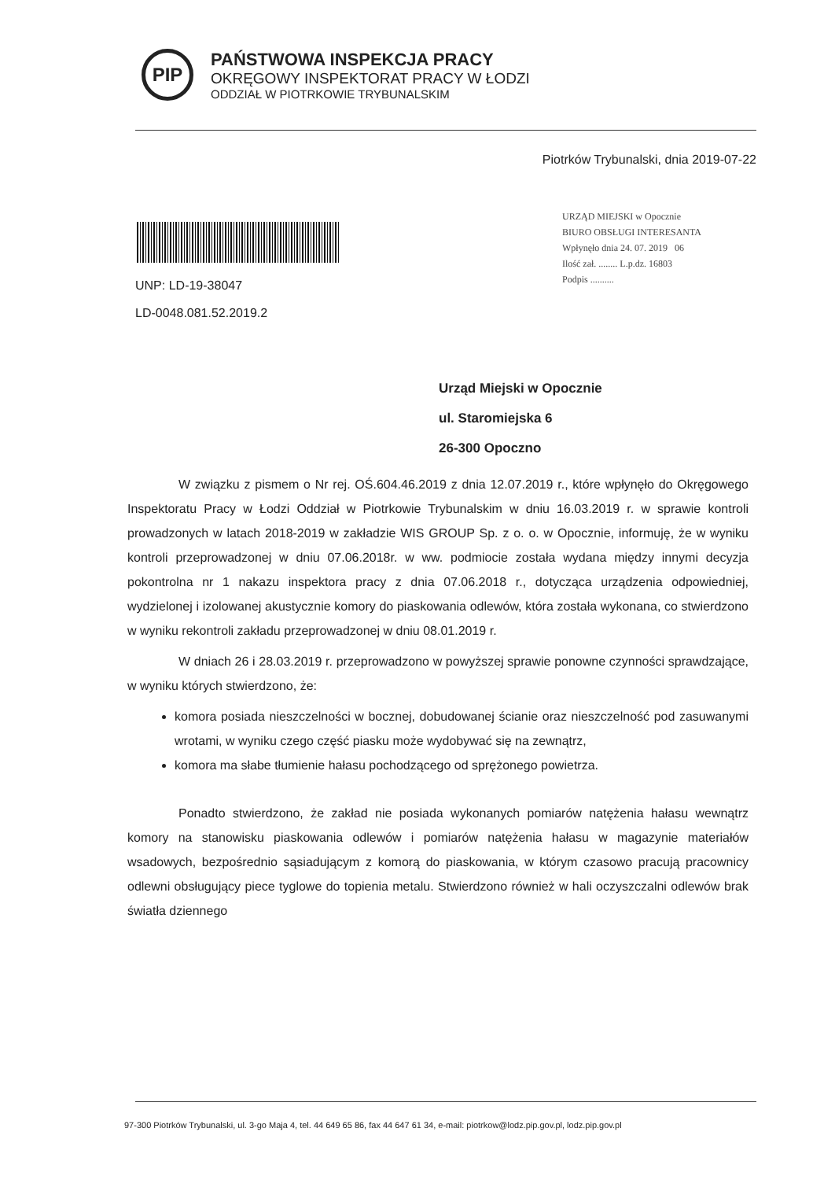PIP
PAŃSTWOWA INSPEKCJA PRACY
OKRĘGOWY INSPEKTORAT PRACY W ŁODZI
ODDZIAŁ W PIOTRKOWIE TRYBUNALSKIM
Piotrków Trybunalski, dnia 2019-07-22
UNP: LD-19-38047
LD-0048.081.52.2019.2
URZĄD MIEJSKI w Opocznie
BIURO OBSŁUGI INTERESANTA
Wpłynęło dnia 24. 07. 2019 06
Ilość zał. ........ L.p.dz. 16803
Podpis ..........
Urząd Miejski w Opocznie
ul. Staromiejska 6
26-300 Opoczno
W związku z pismem o Nr rej. OŚ.604.46.2019 z dnia 12.07.2019 r., które wpłynęło do Okręgowego Inspektoratu Pracy w Łodzi Oddział w Piotrkowie Trybunalskim w dniu 16.03.2019 r. w sprawie kontroli prowadzonych w latach 2018-2019 w zakładzie WIS GROUP Sp. z o. o. w Opocznie, informuję, że w wyniku kontroli przeprowadzonej w dniu 07.06.2018r. w ww. podmiocie została wydana między innymi decyzja pokontrolna nr 1 nakazu inspektora pracy z dnia 07.06.2018 r., dotycząca urządzenia odpowiedniej, wydzielonej i izolowanej akustycznie komory do piaskowania odlewów, która została wykonana, co stwierdzono w wyniku rekontroli zakładu przeprowadzonej w dniu 08.01.2019 r.
W dniach 26 i 28.03.2019 r. przeprowadzono w powyższej sprawie ponowne czynności sprawdzające, w wyniku których stwierdzono, że:
komora posiada nieszczelności w bocznej, dobudowanej ścianie oraz nieszczelność pod zasuwanymi wrotami, w wyniku czego część piasku może wydobywać się na zewnątrz,
komora ma słabe tłumienie hałasu pochodzącego od sprężonego powietrza.
Ponadto stwierdzono, że zakład nie posiada wykonanych pomiarów natężenia hałasu wewnątrz komory na stanowisku piaskowania odlewów i pomiarów natężenia hałasu w magazynie materiałów wsadowych, bezpośrednio sąsiadującym z komorą do piaskowania, w którym czasowo pracują pracownicy odlewni obsługujący piece tyglowe do topienia metalu. Stwierdzono również w hali oczyszczalni odlewów brak światła dziennego
97-300 Piotrków Trybunalski, ul. 3-go Maja 4, tel. 44 649 65 86, fax 44 647 61 34, e-mail: piotrkow@lodz.pip.gov.pl, lodz.pip.gov.pl